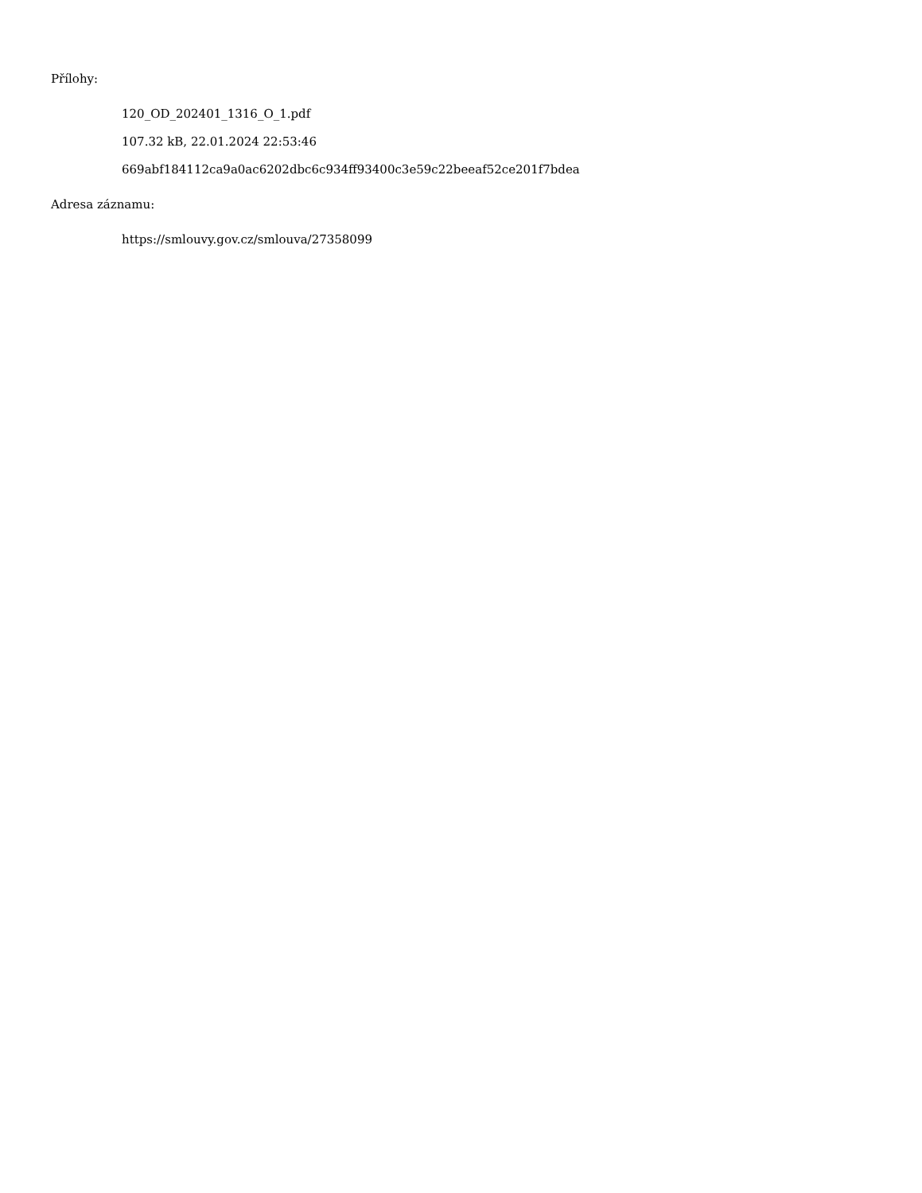Přílohy:
120_OD_202401_1316_O_1.pdf
107.32 kB, 22.01.2024 22:53:46
669abf184112ca9a0ac6202dbc6c934ff93400c3e59c22beeaf52ce201f7bdea
Adresa záznamu:
https://smlouvy.gov.cz/smlouva/27358099